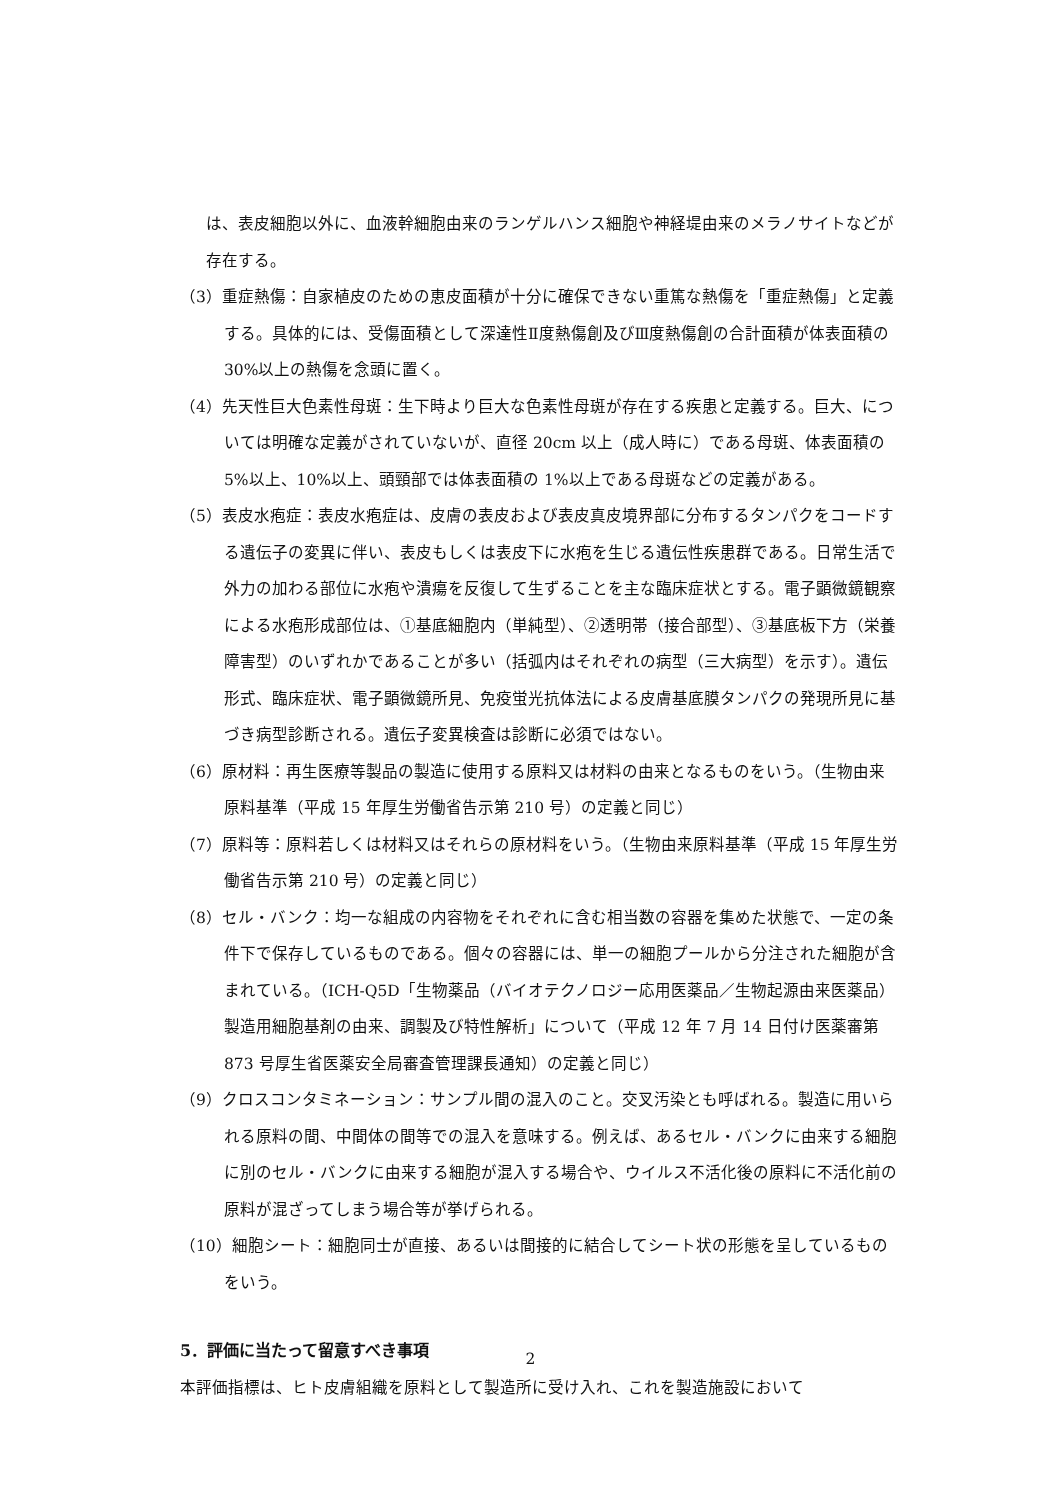は、表皮細胞以外に、血液幹細胞由来のランゲルハンス細胞や神経堤由来のメラノサイトなどが存在する。
（3）重症熱傷：自家植皮のための恵皮面積が十分に確保できない重篤な熱傷を「重症熱傷」と定義する。具体的には、受傷面積として深達性Ⅱ度熱傷創及びⅢ度熱傷創の合計面積が体表面積の 30%以上の熱傷を念頭に置く。
（4）先天性巨大色素性母斑：生下時より巨大な色素性母斑が存在する疾患と定義する。巨大、については明確な定義がされていないが、直径 20cm 以上（成人時に）である母斑、体表面積の 5%以上、10%以上、頭頸部では体表面積の 1%以上である母斑などの定義がある。
（5）表皮水疱症：表皮水疱症は、皮膚の表皮および表皮真皮境界部に分布するタンパクをコードする遺伝子の変異に伴い、表皮もしくは表皮下に水疱を生じる遺伝性疾患群である。日常生活で外力の加わる部位に水疱や潰瘍を反復して生ずることを主な臨床症状とする。電子顕微鏡観察による水疱形成部位は、①基底細胞内（単純型）、②透明帯（接合部型）、③基底板下方（栄養障害型）のいずれかであることが多い（括弧内はそれぞれの病型（三大病型）を示す）。遺伝形式、臨床症状、電子顕微鏡所見、免疫蛍光抗体法による皮膚基底膜タンパクの発現所見に基づき病型診断される。遺伝子変異検査は診断に必須ではない。
（6）原材料：再生医療等製品の製造に使用する原料又は材料の由来となるものをいう。（生物由来原料基準（平成 15 年厚生労働省告示第 210 号）の定義と同じ）
（7）原料等：原料若しくは材料又はそれらの原材料をいう。（生物由来原料基準（平成 15 年厚生労働省告示第 210 号）の定義と同じ）
（8）セル・バンク：均一な組成の内容物をそれぞれに含む相当数の容器を集めた状態で、一定の条件下で保存しているものである。個々の容器には、単一の細胞プールから分注された細胞が含まれている。（ICH-Q5D「生物薬品（バイオテクノロジー応用医薬品／生物起源由来医薬品）製造用細胞基剤の由来、調製及び特性解析」について（平成 12 年 7 月 14 日付け医薬審第 873 号厚生省医薬安全局審査管理課長通知）の定義と同じ）
（9）クロスコンタミネーション：サンプル間の混入のこと。交叉汚染とも呼ばれる。製造に用いられる原料の間、中間体の間等での混入を意味する。例えば、あるセル・バンクに由来する細胞に別のセル・バンクに由来する細胞が混入する場合や、ウイルス不活化後の原料に不活化前の原料が混ざってしまう場合等が挙げられる。
（10）細胞シート：細胞同士が直接、あるいは間接的に結合してシート状の形態を呈しているものをいう。
5．評価に当たって留意すべき事項
本評価指標は、ヒト皮膚組織を原料として製造所に受け入れ、これを製造施設において
2